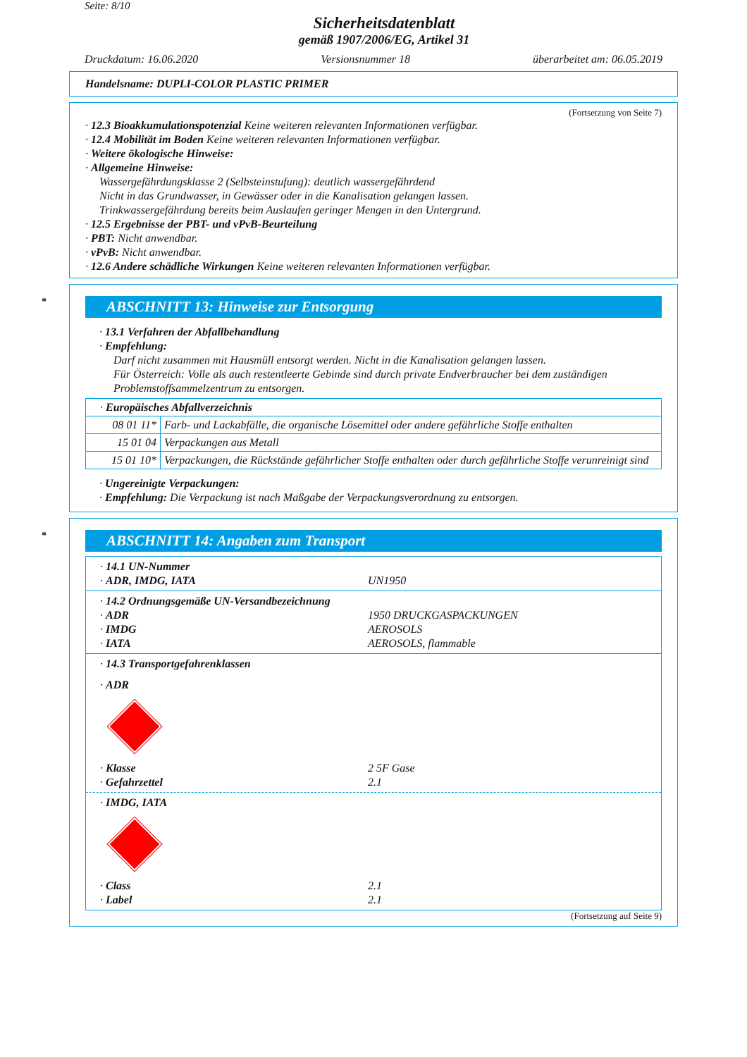Seite: 8/10
Sicherheitsdatenblatt
gemäß 1907/2006/EG, Artikel 31
Druckdatum: 16.06.2020 Versionsnummer 18 überarbeitet am: 06.05.2019
Handelsname: DUPLI-COLOR PLASTIC PRIMER
(Fortsetzung von Seite 7)
· 12.3 Bioakkumulationspotenzial Keine weiteren relevanten Informationen verfügbar.
· 12.4 Mobilität im Boden Keine weiteren relevanten Informationen verfügbar.
· Weitere ökologische Hinweise:
· Allgemeine Hinweise:
Wassergefährdungsklasse 2 (Selbsteinstufung): deutlich wassergefährdend
Nicht in das Grundwasser, in Gewässer oder in die Kanalisation gelangen lassen.
Trinkwassergefährdung bereits beim Auslaufen geringer Mengen in den Untergrund.
· 12.5 Ergebnisse der PBT- und vPvB-Beurteilung
· PBT: Nicht anwendbar.
· vPvB: Nicht anwendbar.
· 12.6 Andere schädliche Wirkungen Keine weiteren relevanten Informationen verfügbar.
* ABSCHNITT 13: Hinweise zur Entsorgung
· 13.1 Verfahren der Abfallbehandlung
· Empfehlung:
Darf nicht zusammen mit Hausmüll entsorgt werden. Nicht in die Kanalisation gelangen lassen.
Für Österreich: Volle als auch restentleerte Gebinde sind durch private Endverbraucher bei dem zuständigen Problemstoffsammelzentrum zu entsorgen.
| · Europäisches Abfallverzeichnis | |
| 08 01 11* | Farb- und Lackabfälle, die organische Lösemittel oder andere gefährliche Stoffe enthalten |
| 15 01 04 | Verpackungen aus Metall |
| 15 01 10* | Verpackungen, die Rückstände gefährlicher Stoffe enthalten oder durch gefährliche Stoffe verunreinigt sind |
· Ungereinigte Verpackungen:
· Empfehlung: Die Verpackung ist nach Maßgabe der Verpackungsverordnung zu entsorgen.
* ABSCHNITT 14: Angaben zum Transport
· 14.1 UN-Nummer
· ADR, IMDG, IATA UN1950
· 14.2 Ordnungsgemäße UN-Versandbezeichnung
· ADR 1950 DRUCKGASPACKUNGEN
· IMDG AEROSOLS
· IATA AEROSOLS, flammable
· 14.3 Transportgefahrenklassen
· ADR
· Klasse 2 5F Gase
· Gefahrzettel 2.1
· IMDG, IATA
· Class 2.1
· Label 2.1
(Fortsetzung auf Seite 9)